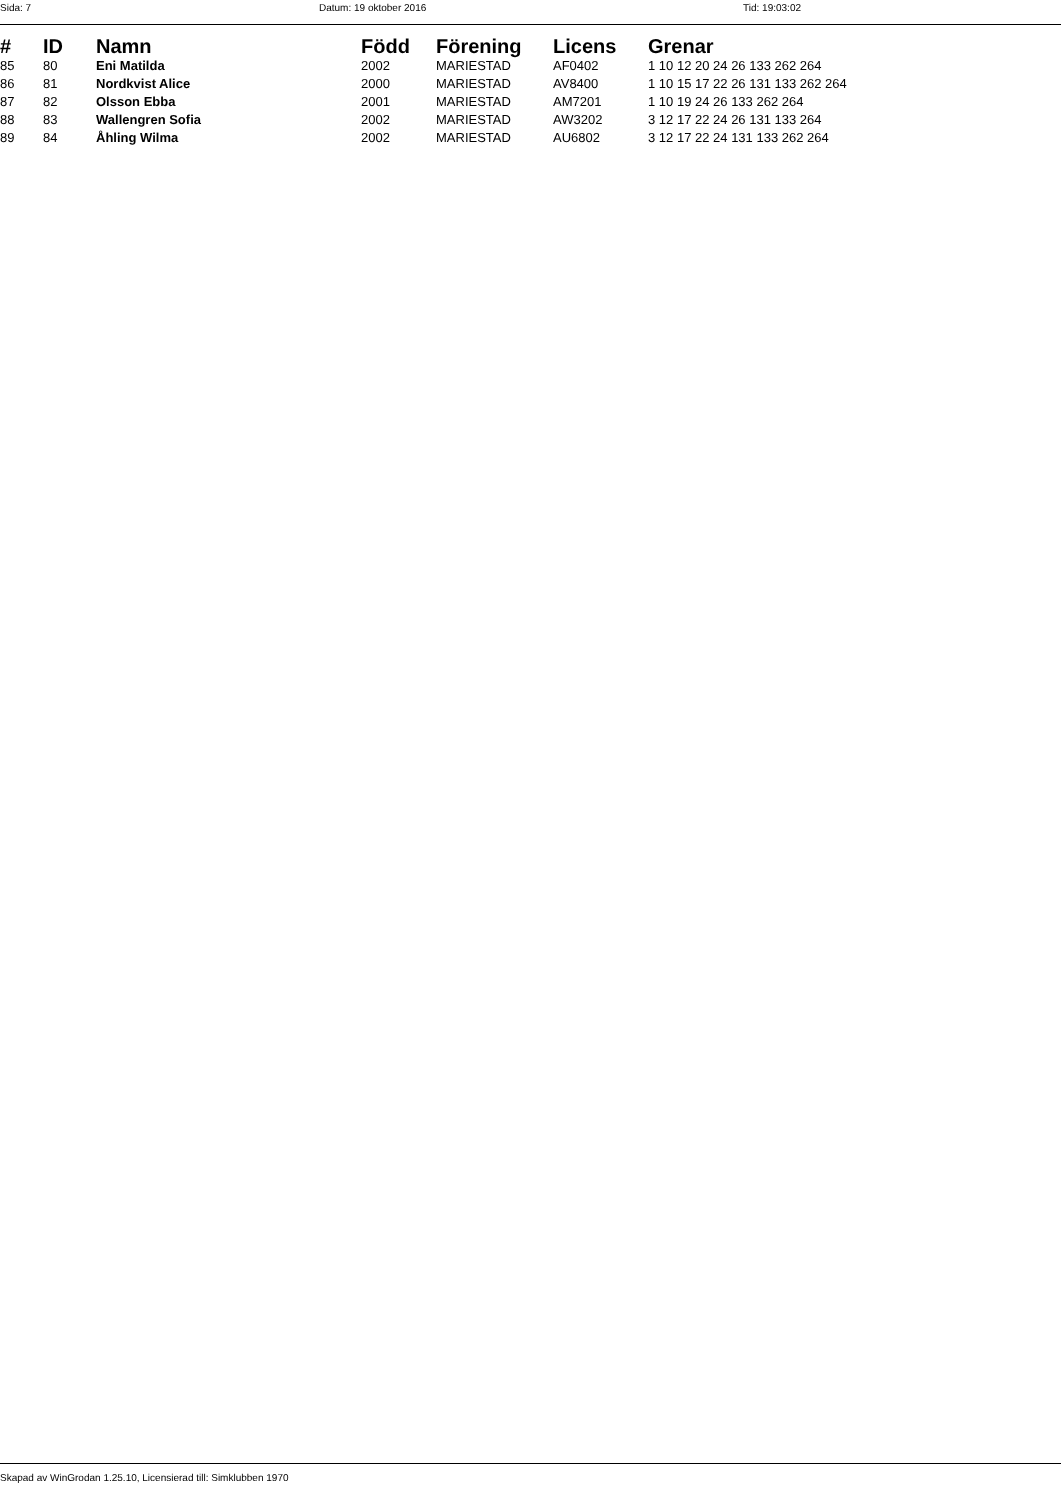Sida: 7 Datum: 19 oktober 2016 Tid: 19:03:02
| # | ID | Namn | Född | Förening | Licens | Grenar |
| --- | --- | --- | --- | --- | --- | --- |
| 85 | 80 | Eni Matilda | 2002 | MARIESTAD | AF0402 | 1 10 12 20 24 26 133 262 264 |
| 86 | 81 | Nordkvist Alice | 2000 | MARIESTAD | AV8400 | 1 10 15 17 22 26 131 133 262 264 |
| 87 | 82 | Olsson Ebba | 2001 | MARIESTAD | AM7201 | 1 10 19 24 26 133 262 264 |
| 88 | 83 | Wallengren Sofia | 2002 | MARIESTAD | AW3202 | 3 12 17 22 24 26 131 133 264 |
| 89 | 84 | Åhling Wilma | 2002 | MARIESTAD | AU6802 | 3 12 17 22 24 131 133 262 264 |
Skapad av WinGrodan 1.25.10, Licensierad till: Simklubben 1970